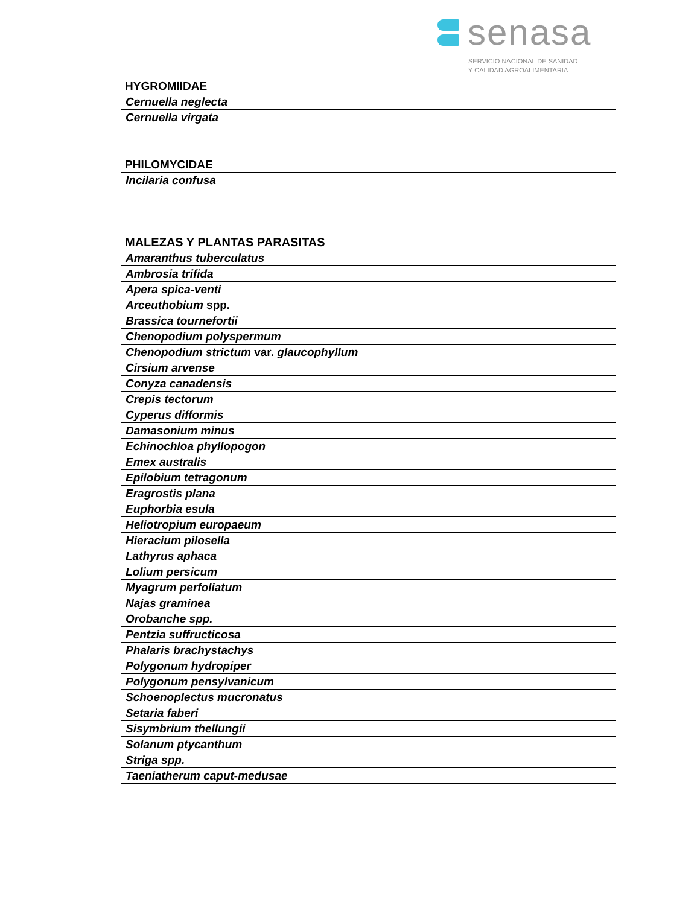senasa
SERVICIO NACIONAL DE SANIDAD
Y CALIDAD AGROALIMENTARIA
HYGROMIIDAE
| Cernuella neglecta |
| Cernuella virgata |
PHILOMYCIDAE
| Incilaria confusa |
MALEZAS Y PLANTAS PARASITAS
| Amaranthus tuberculatus |
| Ambrosia trifida |
| Apera spica-venti |
| Arceuthobium spp. |
| Brassica tournefortii |
| Chenopodium polyspermum |
| Chenopodium strictum var. glaucophyllum |
| Cirsium arvense |
| Conyza canadensis |
| Crepis tectorum |
| Cyperus difformis |
| Damasonium minus |
| Echinochloa phyllopogon |
| Emex australis |
| Epilobium tetragonum |
| Eragrostis plana |
| Euphorbia esula |
| Heliotropium europaeum |
| Hieracium pilosella |
| Lathyrus aphaca |
| Lolium persicum |
| Myagrum perfoliatum |
| Najas graminea |
| Orobanche spp. |
| Pentzia suffructicosa |
| Phalaris brachystachys |
| Polygonum hydropiper |
| Polygonum pensylvanicum |
| Schoenoplectus mucronatus |
| Setaria faberi |
| Sisymbrium thellungii |
| Solanum ptycanthum |
| Striga spp. |
| Taeniatherum caput-medusae |